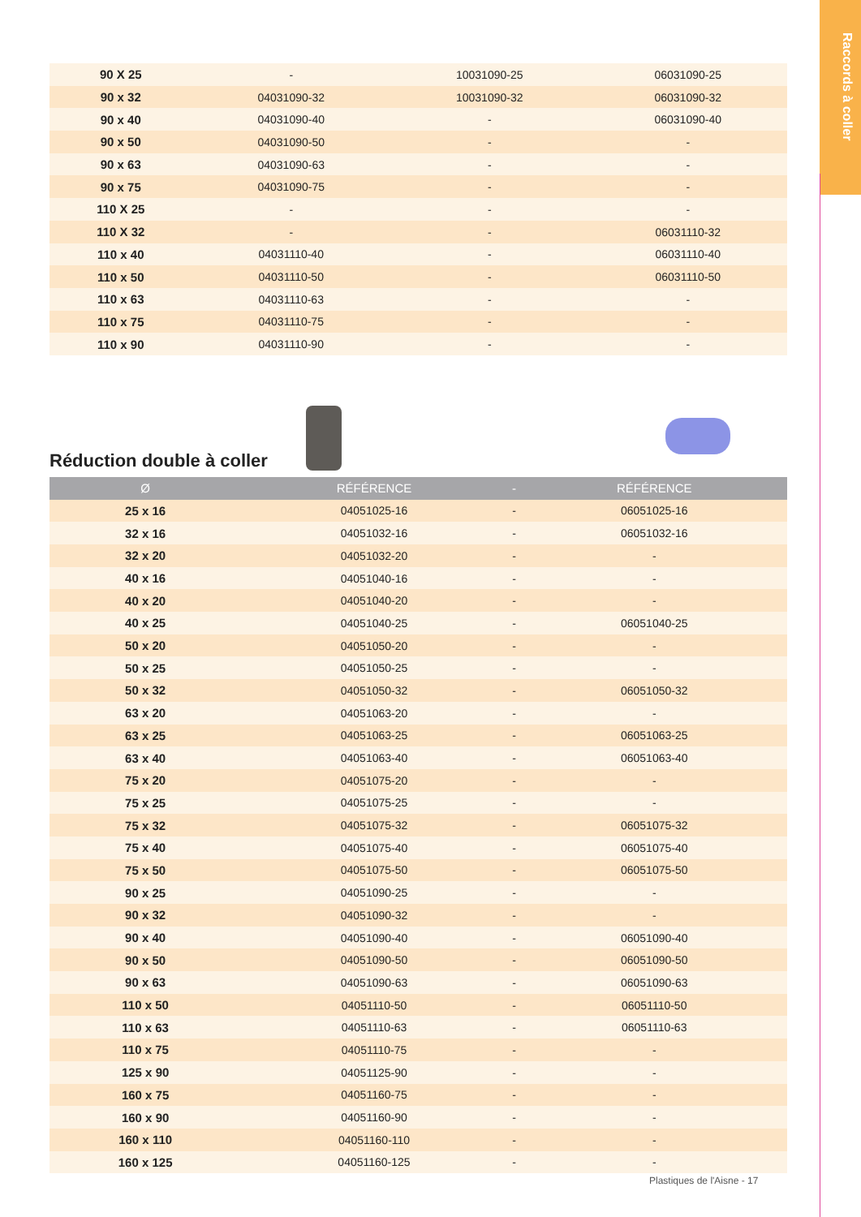Raccords à coller
| 90 X 25 | - | 10031090-25 | 06031090-25 |
| 90 x 32 | 04031090-32 | 10031090-32 | 06031090-32 |
| 90 x 40 | 04031090-40 | - | 06031090-40 |
| 90 x 50 | 04031090-50 | - | - |
| 90 x 63 | 04031090-63 | - | - |
| 90 x 75 | 04031090-75 | - | - |
| 110 X 25 | - | - | - |
| 110 X 32 | - | - | 06031110-32 |
| 110 x 40 | 04031110-40 | - | 06031110-40 |
| 110 x 50 | 04031110-50 | - | 06031110-50 |
| 110 x 63 | 04031110-63 | - | - |
| 110 x 75 | 04031110-75 | - | - |
| 110 x 90 | 04031110-90 | - | - |
Réduction double à coller
| Ø | RÉFÉRENCE | - | RÉFÉRENCE |
| --- | --- | --- | --- |
| 25 x 16 | 04051025-16 | - | 06051025-16 |
| 32 x 16 | 04051032-16 | - | 06051032-16 |
| 32 x 20 | 04051032-20 | - | - |
| 40 x 16 | 04051040-16 | - | - |
| 40 x 20 | 04051040-20 | - | - |
| 40 x 25 | 04051040-25 | - | 06051040-25 |
| 50 x 20 | 04051050-20 | - | - |
| 50 x 25 | 04051050-25 | - | - |
| 50 x 32 | 04051050-32 | - | 06051050-32 |
| 63 x 20 | 04051063-20 | - | - |
| 63 x 25 | 04051063-25 | - | 06051063-25 |
| 63 x 40 | 04051063-40 | - | 06051063-40 |
| 75 x 20 | 04051075-20 | - | - |
| 75 x 25 | 04051075-25 | - | - |
| 75 x 32 | 04051075-32 | - | 06051075-32 |
| 75 x 40 | 04051075-40 | - | 06051075-40 |
| 75 x 50 | 04051075-50 | - | 06051075-50 |
| 90 x 25 | 04051090-25 | - | - |
| 90 x 32 | 04051090-32 | - | - |
| 90 x 40 | 04051090-40 | - | 06051090-40 |
| 90 x 50 | 04051090-50 | - | 06051090-50 |
| 90 x 63 | 04051090-63 | - | 06051090-63 |
| 110 x 50 | 04051110-50 | - | 06051110-50 |
| 110 x 63 | 04051110-63 | - | 06051110-63 |
| 110 x 75 | 04051110-75 | - | - |
| 125 x 90 | 04051125-90 | - | - |
| 160 x 75 | 04051160-75 | - | - |
| 160 x 90 | 04051160-90 | - | - |
| 160 x 110 | 04051160-110 | - | - |
| 160 x 125 | 04051160-125 | - | - |
Plastiques de l'Aisne - 17